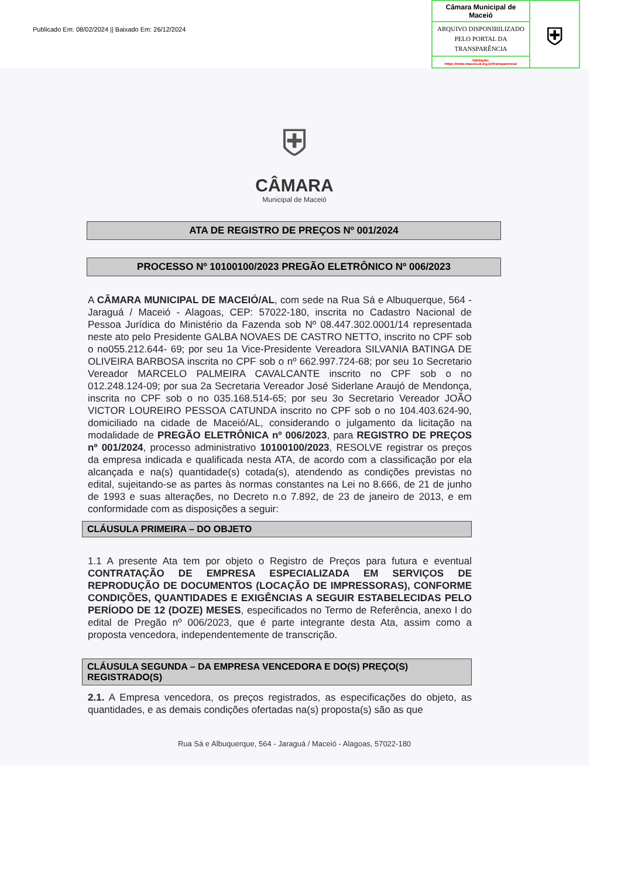Publicado Em: 08/02/2024 || Baixado Em: 26/12/2024
Câmara Municipal de Maceió
ARQUIVO DISPONIBILIZADO PELO PORTAL DA TRANSPARÊNCIA
Validação:
https://www.maceio.al.leg.br/transparencia/
⛨
⛨
CÂMARA
Municipal de Maceió
ATA DE REGISTRO DE PREÇOS Nº 001/2024
PROCESSO Nº 10100100/2023 PREGÃO ELETRÔNICO Nº 006/2023
A CÂMARA MUNICIPAL DE MACEIÓ/AL, com sede na Rua Sá e Albuquerque, 564 - Jaraguá / Maceió - Alagoas, CEP: 57022-180, inscrita no Cadastro Nacional de Pessoa Jurídica do Ministério da Fazenda sob Nº 08.447.302.0001/14 representada neste ato pelo Presidente GALBA NOVAES DE CASTRO NETTO, inscrito no CPF sob o no055.212.644- 69; por seu 1a Vice-Presidente Vereadora SILVANIA BATINGA DE OLIVEIRA BARBOSA inscrita no CPF sob o nº 662.997.724-68; por seu 1o Secretario Vereador MARCELO PALMEIRA CAVALCANTE inscrito no CPF sob o no 012.248.124-09; por sua 2a Secretaria Vereador José Siderlane Araujó de Mendonça, inscrita no CPF sob o no 035.168.514-65; por seu 3o Secretario Vereador JOÃO VICTOR LOUREIRO PESSOA CATUNDA inscrito no CPF sob o no 104.403.624-90, domiciliado na cidade de Maceió/AL, considerando o julgamento da licitação na modalidade de PREGÃO ELETRÔNICA nº 006/2023, para REGISTRO DE PREÇOS nº 001/2024, processo administrativo 10100100/2023, RESOLVE registrar os preços da empresa indicada e qualificada nesta ATA, de acordo com a classificação por ela alcançada e na(s) quantidade(s) cotada(s), atendendo as condições previstas no edital, sujeitando-se as partes às normas constantes na Lei no 8.666, de 21 de junho de 1993 e suas alterações, no Decreto n.o 7.892, de 23 de janeiro de 2013, e em conformidade com as disposições a seguir:
CLÁUSULA PRIMEIRA – DO OBJETO
1.1 A presente Ata tem por objeto o Registro de Preços para futura e eventual CONTRATAÇÃO DE EMPRESA ESPECIALIZADA EM SERVIÇOS DE REPRODUÇÃO DE DOCUMENTOS (LOCAÇÃO DE IMPRESSORAS), CONFORME CONDIÇÕES, QUANTIDADES E EXIGÊNCIAS A SEGUIR ESTABELECIDAS PELO PERÍODO DE 12 (DOZE) MESES, especificados no Termo de Referência, anexo I do edital de Pregão nº 006/2023, que é parte integrante desta Ata, assim como a proposta vencedora, independentemente de transcrição.
CLÁUSULA SEGUNDA – DA EMPRESA VENCEDORA E DO(S) PREÇO(S) REGISTRADO(S)
2.1. A Empresa vencedora, os preços registrados, as especificações do objeto, as quantidades, e as demais condições ofertadas na(s) proposta(s) são as que
Rua Sá e Albuquerque, 564 - Jaraguá / Maceió - Alagoas, 57022-180